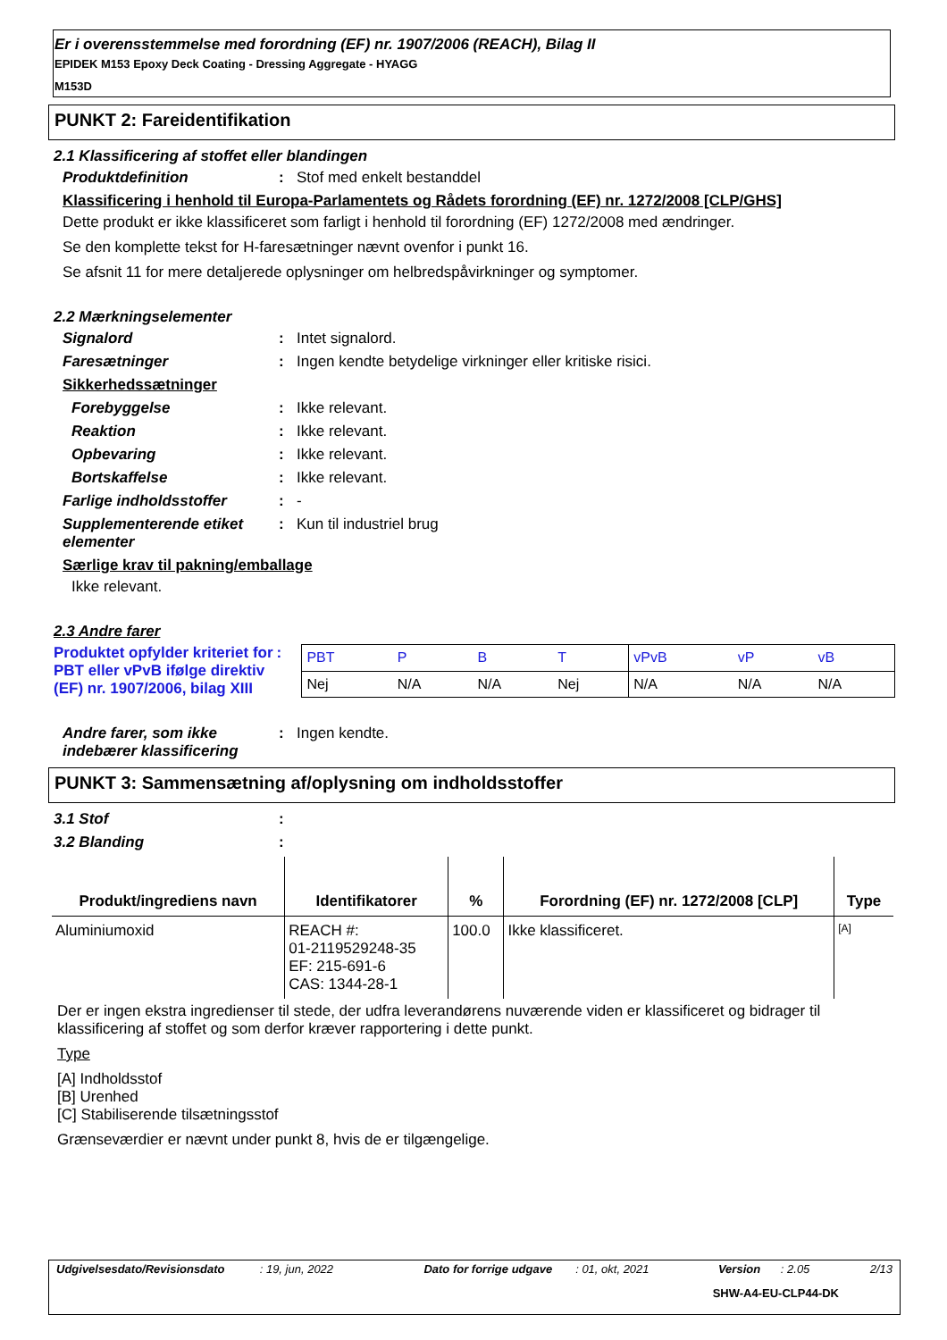Er i overensstemmelse med forordning (EF) nr. 1907/2006 (REACH), Bilag II
EPIDEK M153 Epoxy Deck Coating - Dressing Aggregate - HYAGG
M153D
PUNKT 2: Fareidentifikation
2.1 Klassificering af stoffet eller blandingen
Produktdefinition : Stof med enkelt bestanddel
Klassificering i henhold til Europa-Parlamentets og Rådets forordning (EF) nr. 1272/2008 [CLP/GHS]
Dette produkt er ikke klassificeret som farligt i henhold til forordning (EF) 1272/2008 med ændringer.
Se den komplette tekst for H-faresætninger nævnt ovenfor i punkt 16.
Se afsnit 11 for mere detaljerede oplysninger om helbredspåvirkninger og symptomer.
2.2 Mærkningselementer
Signalord : Intet signalord.
Faresætninger : Ingen kendte betydelige virkninger eller kritiske risici.
Sikkerhedssætninger
Forebyggelse : Ikke relevant.
Reaktion : Ikke relevant.
Opbevaring : Ikke relevant.
Bortskaffelse : Ikke relevant.
Farlige indholdsstoffer : -
Supplementerende etiket elementer
: Kun til industriel brug
Særlige krav til pakning/emballage
Ikke relevant.
2.3 Andre farer
Produktet opfylder kriteriet for PBT eller vPvB ifølge direktiv (EF) nr. 1907/2006, bilag XIII
:
| PBT | P | B | T | vPvB | vP | vB |
| Nej | N/A | N/A | Nej | N/A | N/A | N/A |
Andre farer, som ikke indebærer klassificering
: Ingen kendte.
PUNKT 3: Sammensætning af/oplysning om indholdsstoffer
3.1 Stof :
3.2 Blanding :
| Produkt/ingrediens navn | Identifikatorer | % | Forordning (EF) nr. 1272/2008 [CLP] | Type |
| --- | --- | --- | --- | --- |
| Aluminiumoxid | REACH #: 01-2119529248-35 EF: 215-691-6 CAS: 1344-28-1 | 100.0 | Ikke klassificeret. | [A] |
Der er ingen ekstra ingredienser til stede, der udfra leverandørens nuværende viden er klassificeret og bidrager til klassificering af stoffet og som derfor kræver rapportering i dette punkt.
Type
[A] Indholdsstof
[B] Urenhed
[C] Stabiliserende tilsætningsstof
Grænseværdier er nævnt under punkt 8, hvis de er tilgængelige.
Udgivelsesdato/Revisionsdato: 19, jun, 2022 Dato for forrige udgave: 01, okt, 2021 Version: 2.05 2/13
SHW-A4-EU-CLP44-DK